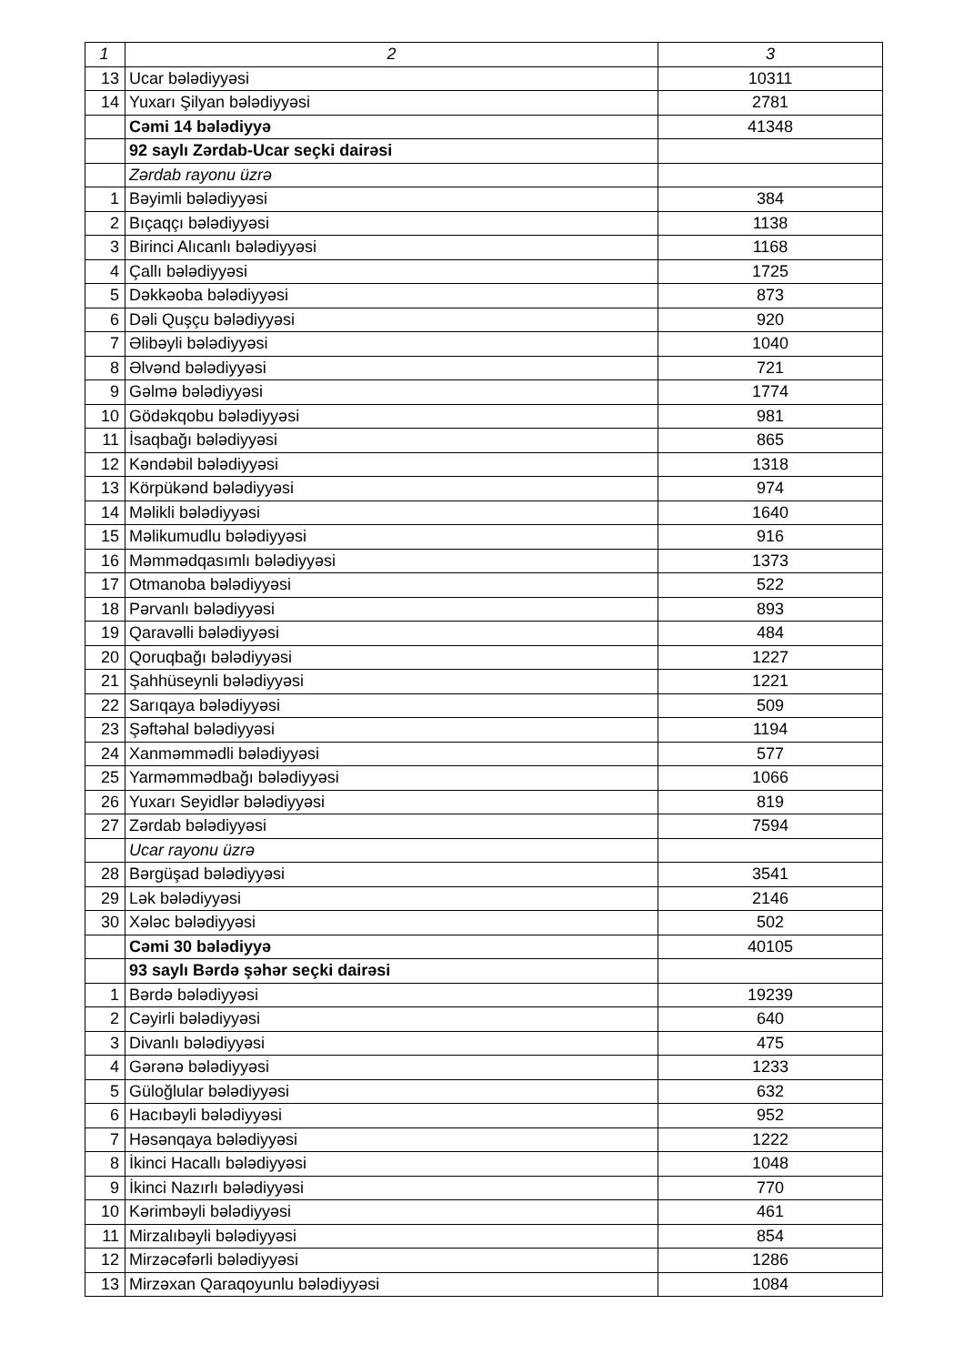| 1 | 2 | 3 |
| 13 | Ucar bələdiyyəsi | 10311 |
| 14 | Yuxarı Şilyan bələdiyyəsi | 2781 |
| | Cəmi 14 bələdiyyə | 41348 |
| | 92 saylı Zərdab-Ucar seçki dairəsi | |
| | Zərdab rayonu üzrə | |
| 1 | Bəyimli bələdiyyəsi | 384 |
| 2 | Bıçaqçı bələdiyyəsi | 1138 |
| 3 | Birinci Alıcanlı bələdiyyəsi | 1168 |
| 4 | Çallı bələdiyyəsi | 1725 |
| 5 | Dəkkəoba bələdiyyəsi | 873 |
| 6 | Dəli Quşçu bələdiyyəsi | 920 |
| 7 | Əlibəyli bələdiyyəsi | 1040 |
| 8 | Əlvənd bələdiyyəsi | 721 |
| 9 | Gəlmə bələdiyyəsi | 1774 |
| 10 | Gödəkqobu bələdiyyəsi | 981 |
| 11 | İsaqbağı bələdiyyəsi | 865 |
| 12 | Kəndəbil bələdiyyəsi | 1318 |
| 13 | Körpükənd bələdiyyəsi | 974 |
| 14 | Məlikli bələdiyyəsi | 1640 |
| 15 | Məlikumudlu bələdiyyəsi | 916 |
| 16 | Məmmədqasımlı bələdiyyəsi | 1373 |
| 17 | Otmanoba bələdiyyəsi | 522 |
| 18 | Pərvanlı bələdiyyəsi | 893 |
| 19 | Qaravəlli bələdiyyəsi | 484 |
| 20 | Qoruqbağı bələdiyyəsi | 1227 |
| 21 | Şahhüseynli bələdiyyəsi | 1221 |
| 22 | Sarıqaya bələdiyyəsi | 509 |
| 23 | Şəftəhal bələdiyyəsi | 1194 |
| 24 | Xanməmmədli bələdiyyəsi | 577 |
| 25 | Yarməmmədbağı bələdiyyəsi | 1066 |
| 26 | Yuxarı Seyidlər bələdiyyəsi | 819 |
| 27 | Zərdab bələdiyyəsi | 7594 |
| | Ucar rayonu üzrə | |
| 28 | Bərgüşad bələdiyyəsi | 3541 |
| 29 | Lək bələdiyyəsi | 2146 |
| 30 | Xələc bələdiyyəsi | 502 |
| | Cəmi 30 bələdiyyə | 40105 |
| | 93 saylı Bərdə şəhər seçki dairəsi | |
| 1 | Bərdə bələdiyyəsi | 19239 |
| 2 | Cəyirli bələdiyyəsi | 640 |
| 3 | Divanlı bələdiyyəsi | 475 |
| 4 | Gərənə bələdiyyəsi | 1233 |
| 5 | Güloğlular bələdiyyəsi | 632 |
| 6 | Hacıbəyli bələdiyyəsi | 952 |
| 7 | Həsənqaya bələdiyyəsi | 1222 |
| 8 | İkinci Hacallı bələdiyyəsi | 1048 |
| 9 | İkinci Nazırlı bələdiyyəsi | 770 |
| 10 | Kərimbəyli bələdiyyəsi | 461 |
| 11 | Mirzalıbəyli bələdiyyəsi | 854 |
| 12 | Mirzəcəfərli bələdiyyəsi | 1286 |
| 13 | Mirzəxan Qaraqoyunlu bələdiyyəsi | 1084 |